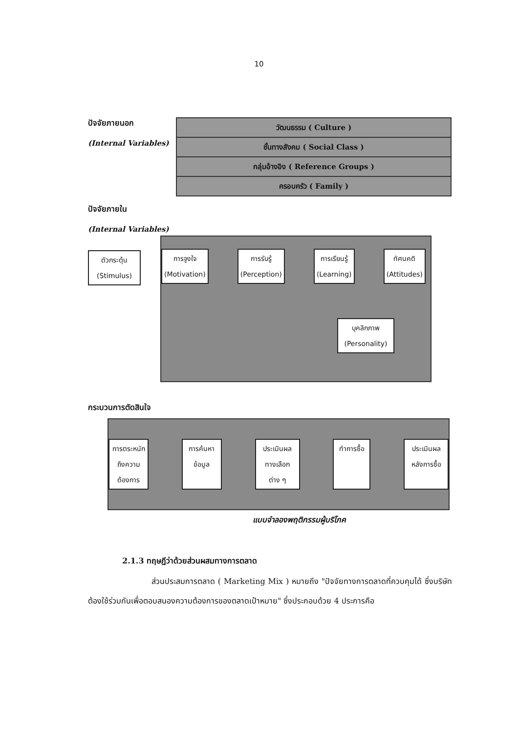10
ปัจจัยภายนอก
(Internal Variables)
วัฒนธรรม ( Culture )
ชั้นทางสังคม ( Social Class )
กลุ่มอ้างอิง ( Reference Groups )
ครอบครัว ( Family )
ปัจจัยภายใน
(Internal Variables)
ตัวกระตุ้น
(Stimulus)
การจูงใจ
(Motivation)
การรับรู้
(Perception)
การเรียนรู้
(Learning)
ทัศนคติ
(Attitudes)
บุคลิกภาพ
(Personality)
กระบวนการตัดสินใจ
การตระหนัก
ถึงความ
ต้องการ
การค้นหา
ข้อมูล
ประเมินผล
ทางเลือก
ต่าง ๆ
ทำการซื้อ
ประเมินผล
หลังการซื้อ
แบบจำลองพฤติกรรมผู้บริโภค
2.1.3 ทฤษฎีว่าด้วยส่วนผสมทางการตลาด
ส่วนประสมการตลาด ( Marketing Mix ) หมายถึง "ปัจจัยทางการตลาดที่ควบคุมได้ ซึ่งบริษัท ต้องใช้ร่วมกันเพื่อตอบสนองความต้องการของตลาดเป้าหมาย" ซึ่งประกอบด้วย 4 ประการคือ